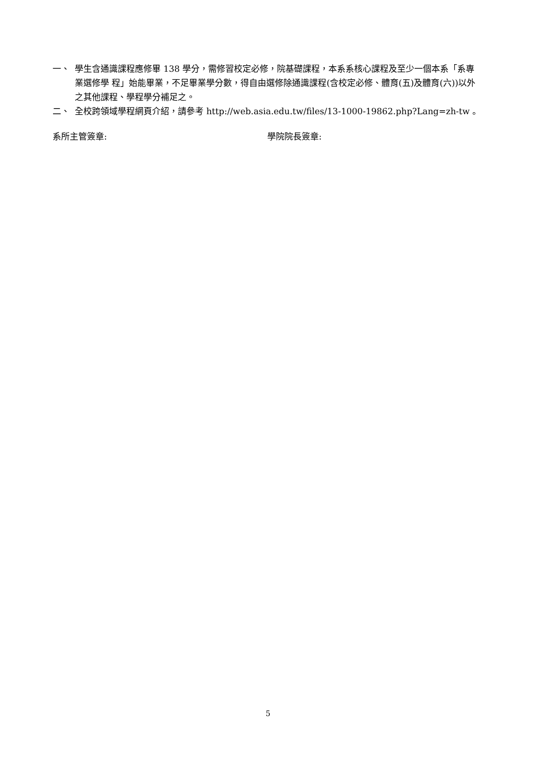一、 學生含通識課程應修畢 138 學分，需修習校定必修，院基礎課程，本系系核心課程及至少一個本系「系專業選修學 程」始能畢業，不足畢業學分數，得自由選修除通識課程(含校定必修、體育(五)及體育(六))以外之其他課程、學程學分補足之。
二、 全校跨領域學程網頁介紹，請參考 http://web.asia.edu.tw/files/13-1000-19862.php?Lang=zh-tw 。
系所主管簽章: 學院院長簽章:
5